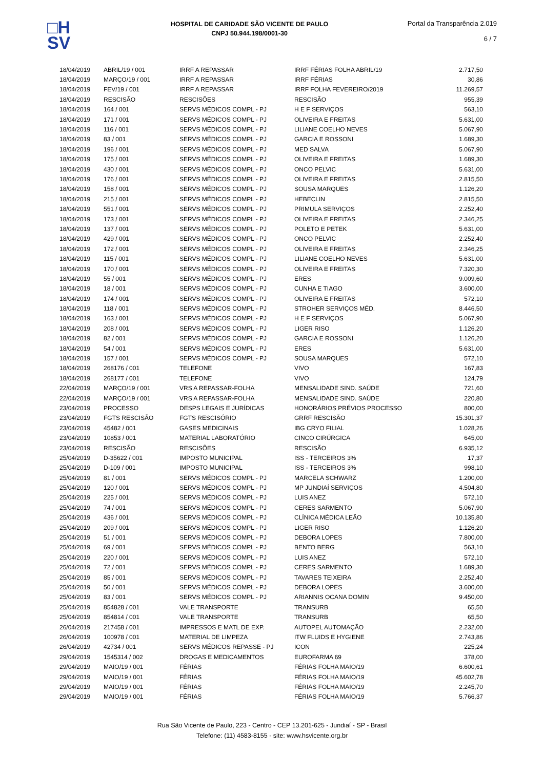□H
SV
HOSPITAL DE CARIDADE SÃO VICENTE DE PAULO
CNPJ 50.944.198/0001-30
Portal da Transparência 2.019
6 / 7
| 18/04/2019 | ABRIL/19 / 001 | IRRF A REPASSAR | IRRF FÉRIAS FOLHA ABRIL/19 | 2.717,50 |
| 18/04/2019 | MARÇO/19 / 001 | IRRF A REPASSAR | IRRF FÉRIAS | 30,86 |
| 18/04/2019 | FEV/19 / 001 | IRRF A REPASSAR | IRRF FOLHA FEVEREIRO/2019 | 11.269,57 |
| 18/04/2019 | RESCISÃO | RESCISÕES | RESCISÃO | 955,39 |
| 18/04/2019 | 164 / 001 | SERVS MÉDICOS COMPL - PJ | H E F SERVIÇOS | 563,10 |
| 18/04/2019 | 171 / 001 | SERVS MÉDICOS COMPL - PJ | OLIVEIRA E FREITAS | 5.631,00 |
| 18/04/2019 | 116 / 001 | SERVS MÉDICOS COMPL - PJ | LILIANE COELHO NEVES | 5.067,90 |
| 18/04/2019 | 83 / 001 | SERVS MÉDICOS COMPL - PJ | GARCIA E ROSSONI | 1.689,30 |
| 18/04/2019 | 196 / 001 | SERVS MÉDICOS COMPL - PJ | MED SALVA | 5.067,90 |
| 18/04/2019 | 175 / 001 | SERVS MÉDICOS COMPL - PJ | OLIVEIRA E FREITAS | 1.689,30 |
| 18/04/2019 | 430 / 001 | SERVS MÉDICOS COMPL - PJ | ONCO PELVIC | 5.631,00 |
| 18/04/2019 | 176 / 001 | SERVS MÉDICOS COMPL - PJ | OLIVEIRA E FREITAS | 2.815,50 |
| 18/04/2019 | 158 / 001 | SERVS MÉDICOS COMPL - PJ | SOUSA MARQUES | 1.126,20 |
| 18/04/2019 | 215 / 001 | SERVS MÉDICOS COMPL - PJ | HEBECLIN | 2.815,50 |
| 18/04/2019 | 551 / 001 | SERVS MÉDICOS COMPL - PJ | PRIMULA SERVIÇOS | 2.252,40 |
| 18/04/2019 | 173 / 001 | SERVS MÉDICOS COMPL - PJ | OLIVEIRA E FREITAS | 2.346,25 |
| 18/04/2019 | 137 / 001 | SERVS MÉDICOS COMPL - PJ | POLETO E PETEK | 5.631,00 |
| 18/04/2019 | 429 / 001 | SERVS MÉDICOS COMPL - PJ | ONCO PELVIC | 2.252,40 |
| 18/04/2019 | 172 / 001 | SERVS MÉDICOS COMPL - PJ | OLIVEIRA E FREITAS | 2.346,25 |
| 18/04/2019 | 115 / 001 | SERVS MÉDICOS COMPL - PJ | LILIANE COELHO NEVES | 5.631,00 |
| 18/04/2019 | 170 / 001 | SERVS MÉDICOS COMPL - PJ | OLIVEIRA E FREITAS | 7.320,30 |
| 18/04/2019 | 55 / 001 | SERVS MÉDICOS COMPL - PJ | ERES | 9.009,60 |
| 18/04/2019 | 18 / 001 | SERVS MÉDICOS COMPL - PJ | CUNHA E TIAGO | 3.600,00 |
| 18/04/2019 | 174 / 001 | SERVS MÉDICOS COMPL - PJ | OLIVEIRA E FREITAS | 572,10 |
| 18/04/2019 | 118 / 001 | SERVS MÉDICOS COMPL - PJ | STROHER SERVIÇOS MÉD. | 8.446,50 |
| 18/04/2019 | 163 / 001 | SERVS MÉDICOS COMPL - PJ | H E F SERVIÇOS | 5.067,90 |
| 18/04/2019 | 208 / 001 | SERVS MÉDICOS COMPL - PJ | LIGER RISO | 1.126,20 |
| 18/04/2019 | 82 / 001 | SERVS MÉDICOS COMPL - PJ | GARCIA E ROSSONI | 1.126,20 |
| 18/04/2019 | 54 / 001 | SERVS MÉDICOS COMPL - PJ | ERES | 5.631,00 |
| 18/04/2019 | 157 / 001 | SERVS MÉDICOS COMPL - PJ | SOUSA MARQUES | 572,10 |
| 18/04/2019 | 268176 / 001 | TELEFONE | VIVO | 167,83 |
| 18/04/2019 | 268177 / 001 | TELEFONE | VIVO | 124,79 |
| 22/04/2019 | MARÇO/19 / 001 | VRS A REPASSAR-FOLHA | MENSALIDADE SIND. SAÚDE | 721,60 |
| 22/04/2019 | MARÇO/19 / 001 | VRS A REPASSAR-FOLHA | MENSALIDADE SIND. SAÚDE | 220,80 |
| 23/04/2019 | PROCESSO | DESPS LEGAIS E JURÍDICAS | HONORÁRIOS PRÉVIOS PROCESSO | 800,00 |
| 23/04/2019 | FGTS RESCISÃO | FGTS RESCISÓRIO | GRRF RESCISÃO | 15.301,37 |
| 23/04/2019 | 45482 / 001 | GASES MEDICINAIS | IBG CRYO FILIAL | 1.028,26 |
| 23/04/2019 | 10853 / 001 | MATERIAL LABORATÓRIO | CINCO CIRÚRGICA | 645,00 |
| 23/04/2019 | RESCISÃO | RESCISÕES | RESCISÃO | 6.935,12 |
| 25/04/2019 | D-35622 / 001 | IMPOSTO MUNICIPAL | ISS - TERCEIROS 3% | 17,37 |
| 25/04/2019 | D-109 / 001 | IMPOSTO MUNICIPAL | ISS - TERCEIROS 3% | 998,10 |
| 25/04/2019 | 81 / 001 | SERVS MÉDICOS COMPL - PJ | MARCELA SCHWARZ | 1.200,00 |
| 25/04/2019 | 120 / 001 | SERVS MÉDICOS COMPL - PJ | MP JUNDIAÍ SERVIÇOS | 4.504,80 |
| 25/04/2019 | 225 / 001 | SERVS MÉDICOS COMPL - PJ | LUIS ANEZ | 572,10 |
| 25/04/2019 | 74 / 001 | SERVS MÉDICOS COMPL - PJ | CERES SARMENTO | 5.067,90 |
| 25/04/2019 | 436 / 001 | SERVS MÉDICOS COMPL - PJ | CLÍNICA MÉDICA LEÃO | 10.135,80 |
| 25/04/2019 | 209 / 001 | SERVS MÉDICOS COMPL - PJ | LIGER RISO | 1.126,20 |
| 25/04/2019 | 51 / 001 | SERVS MÉDICOS COMPL - PJ | DEBORA LOPES | 7.800,00 |
| 25/04/2019 | 69 / 001 | SERVS MÉDICOS COMPL - PJ | BENTO BERG | 563,10 |
| 25/04/2019 | 220 / 001 | SERVS MÉDICOS COMPL - PJ | LUIS ANEZ | 572,10 |
| 25/04/2019 | 72 / 001 | SERVS MÉDICOS COMPL - PJ | CERES SARMENTO | 1.689,30 |
| 25/04/2019 | 85 / 001 | SERVS MÉDICOS COMPL - PJ | TAVARES TEIXEIRA | 2.252,40 |
| 25/04/2019 | 50 / 001 | SERVS MÉDICOS COMPL - PJ | DEBORA LOPES | 3.600,00 |
| 25/04/2019 | 83 / 001 | SERVS MÉDICOS COMPL - PJ | ARIANNIS OCANA DOMIN | 9.450,00 |
| 25/04/2019 | 854828 / 001 | VALE TRANSPORTE | TRANSURB | 65,50 |
| 25/04/2019 | 854814 / 001 | VALE TRANSPORTE | TRANSURB | 65,50 |
| 26/04/2019 | 217458 / 001 | IMPRESSOS E MATL DE EXP. | AUTOPEL AUTOMAÇÃO | 2.232,00 |
| 26/04/2019 | 100978 / 001 | MATERIAL DE LIMPEZA | ITW FLUIDS E HYGIENE | 2.743,86 |
| 26/04/2019 | 42734 / 001 | SERVS MÉDICOS REPASSE - PJ | ICON | 225,24 |
| 29/04/2019 | 1545314 / 002 | DROGAS E MEDICAMENTOS | EUROFARMA 69 | 378,00 |
| 29/04/2019 | MAIO/19 / 001 | FÉRIAS | FÉRIAS FOLHA MAIO/19 | 6.600,61 |
| 29/04/2019 | MAIO/19 / 001 | FÉRIAS | FÉRIAS FOLHA MAIO/19 | 45.602,78 |
| 29/04/2019 | MAIO/19 / 001 | FÉRIAS | FÉRIAS FOLHA MAIO/19 | 2.245,70 |
| 29/04/2019 | MAIO/19 / 001 | FÉRIAS | FÉRIAS FOLHA MAIO/19 | 5.766,37 |
Rua São Vicente de Paulo, 223 - Centro - CEP 13.201-625 - Jundiaí - SP - Brasil
Telefone: (11) 4583-8155 - site: www.hsvicente.org.br